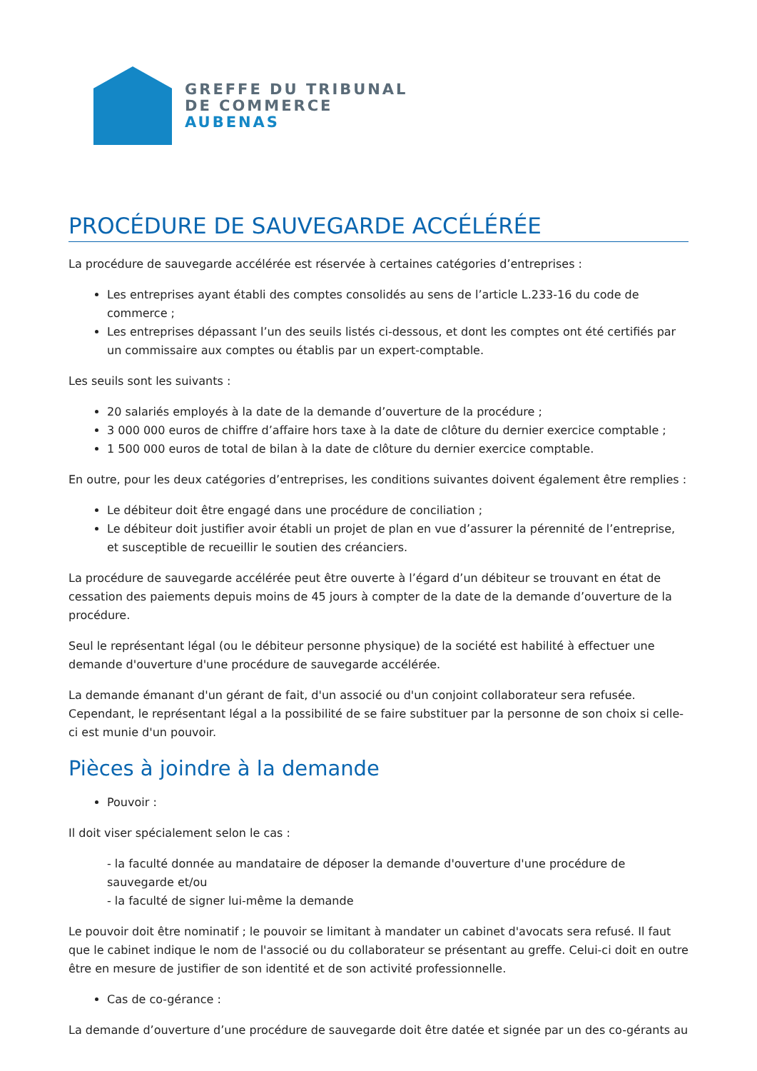GREFFE DU TRIBUNAL
DE COMMERCE
AUBENAS
PROCÉDURE DE SAUVEGARDE ACCÉLÉRÉE
La procédure de sauvegarde accélérée est réservée à certaines catégories d’entreprises :
Les entreprises ayant établi des comptes consolidés au sens de l’article L.233-16 du code de commerce ;
Les entreprises dépassant l’un des seuils listés ci-dessous, et dont les comptes ont été certifiés par un commissaire aux comptes ou établis par un expert-comptable.
Les seuils sont les suivants :
20 salariés employés à la date de la demande d’ouverture de la procédure ;
3 000 000 euros de chiffre d’affaire hors taxe à la date de clôture du dernier exercice comptable ;
1 500 000 euros de total de bilan à la date de clôture du dernier exercice comptable.
En outre, pour les deux catégories d’entreprises, les conditions suivantes doivent également être remplies :
Le débiteur doit être engagé dans une procédure de conciliation ;
Le débiteur doit justifier avoir établi un projet de plan en vue d’assurer la pérennité de l’entreprise, et susceptible de recueillir le soutien des créanciers.
La procédure de sauvegarde accélérée peut être ouverte à l’égard d’un débiteur se trouvant en état de cessation des paiements depuis moins de 45 jours à compter de la date de la demande d’ouverture de la procédure.
Seul le représentant légal (ou le débiteur personne physique) de la société est habilité à effectuer une demande d'ouverture d'une procédure de sauvegarde accélérée.
La demande émanant d'un gérant de fait, d'un associé ou d'un conjoint collaborateur sera refusée. Cependant, le représentant légal a la possibilité de se faire substituer par la personne de son choix si celle-ci est munie d'un pouvoir.
Pièces à joindre à la demande
Pouvoir :
Il doit viser spécialement selon le cas :
- la faculté donnée au mandataire de déposer la demande d'ouverture d'une procédure de sauvegarde et/ou
- la faculté de signer lui-même la demande
Le pouvoir doit être nominatif ; le pouvoir se limitant à mandater un cabinet d'avocats sera refusé. Il faut que le cabinet indique le nom de l'associé ou du collaborateur se présentant au greffe. Celui-ci doit en outre être en mesure de justifier de son identité et de son activité professionnelle.
Cas de co-gérance :
La demande d’ouverture d’une procédure de sauvegarde doit être datée et signée par un des co-gérants au